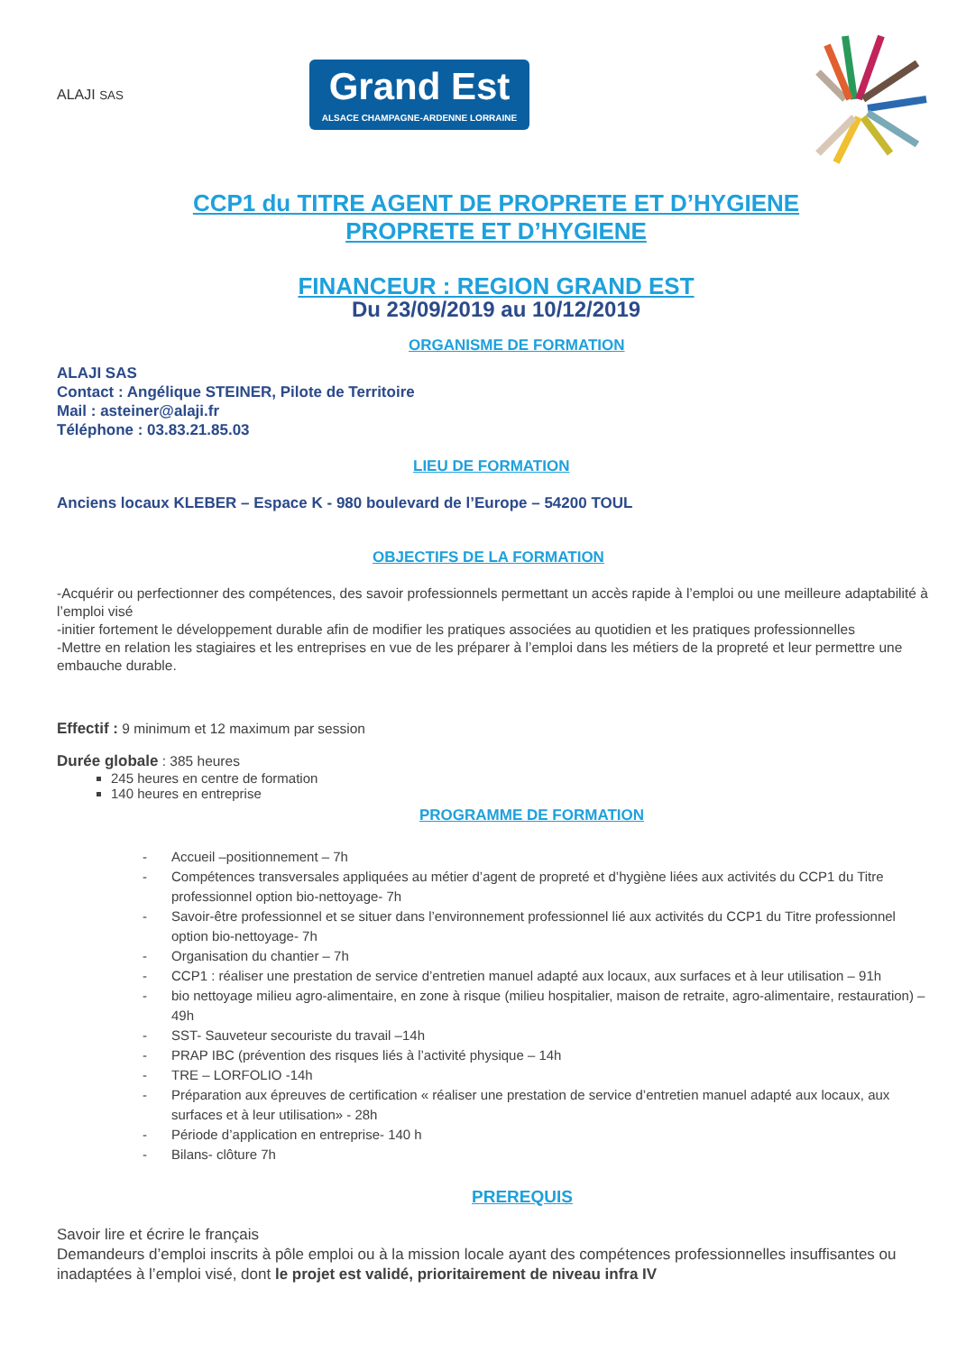ALAJI SAS
Grand Est
ALSACE CHAMPAGNE-ARDENNE LORRAINE
CCP1 du TITRE AGENT DE PROPRETE ET D’HYGIENE
PROPRETE ET D’HYGIENE
FINANCEUR : REGION GRAND EST
Du 23/09/2019 au 10/12/2019
ORGANISME DE FORMATION
ALAJI SAS
Contact : Angélique STEINER, Pilote de Territoire
Mail : asteiner@alaji.fr
Téléphone : 03.83.21.85.03
LIEU DE FORMATION
Anciens locaux KLEBER – Espace K - 980 boulevard de l’Europe – 54200 TOUL
OBJECTIFS DE LA FORMATION
-Acquérir ou perfectionner des compétences, des savoir professionnels permettant un accès rapide à l’emploi ou une meilleure adaptabilité à l’emploi visé
-initier fortement le développement durable afin de modifier les pratiques associées au quotidien et les pratiques professionnelles
-Mettre en relation les stagiaires et les entreprises en vue de les préparer à l’emploi dans les métiers de la propreté et leur permettre une embauche durable.
Effectif : 9 minimum et 12 maximum par session
Durée globale : 385 heures
245 heures en centre de formation
140 heures en entreprise
PROGRAMME DE FORMATION
- Accueil –positionnement – 7h
- Compétences transversales appliquées au métier d’agent de propreté et d’hygiène liées aux activités du CCP1 du Titre professionnel option bio-nettoyage- 7h
- Savoir-être professionnel et se situer dans l’environnement professionnel lié aux activités du CCP1 du Titre professionnel option bio-nettoyage- 7h
- Organisation du chantier – 7h
- CCP1 : réaliser une prestation de service d’entretien manuel adapté aux locaux, aux surfaces et à leur utilisation – 91h
- bio nettoyage milieu agro-alimentaire, en zone à risque (milieu hospitalier, maison de retraite, agro-alimentaire, restauration) – 49h
- SST- Sauveteur secouriste du travail –14h
- PRAP IBC (prévention des risques liés à l’activité physique – 14h
- TRE – LORFOLIO -14h
- Préparation aux épreuves de certification « réaliser une prestation de service d’entretien manuel adapté aux locaux, aux surfaces et à leur utilisation» - 28h
- Période d’application en entreprise- 140 h
- Bilans- clôture 7h
PREREQUIS
Savoir lire et écrire le français
Demandeurs d’emploi inscrits à pôle emploi ou à la mission locale ayant des compétences professionnelles insuffisantes ou inadaptées à l’emploi visé, dont le projet est validé, prioritairement de niveau infra IV